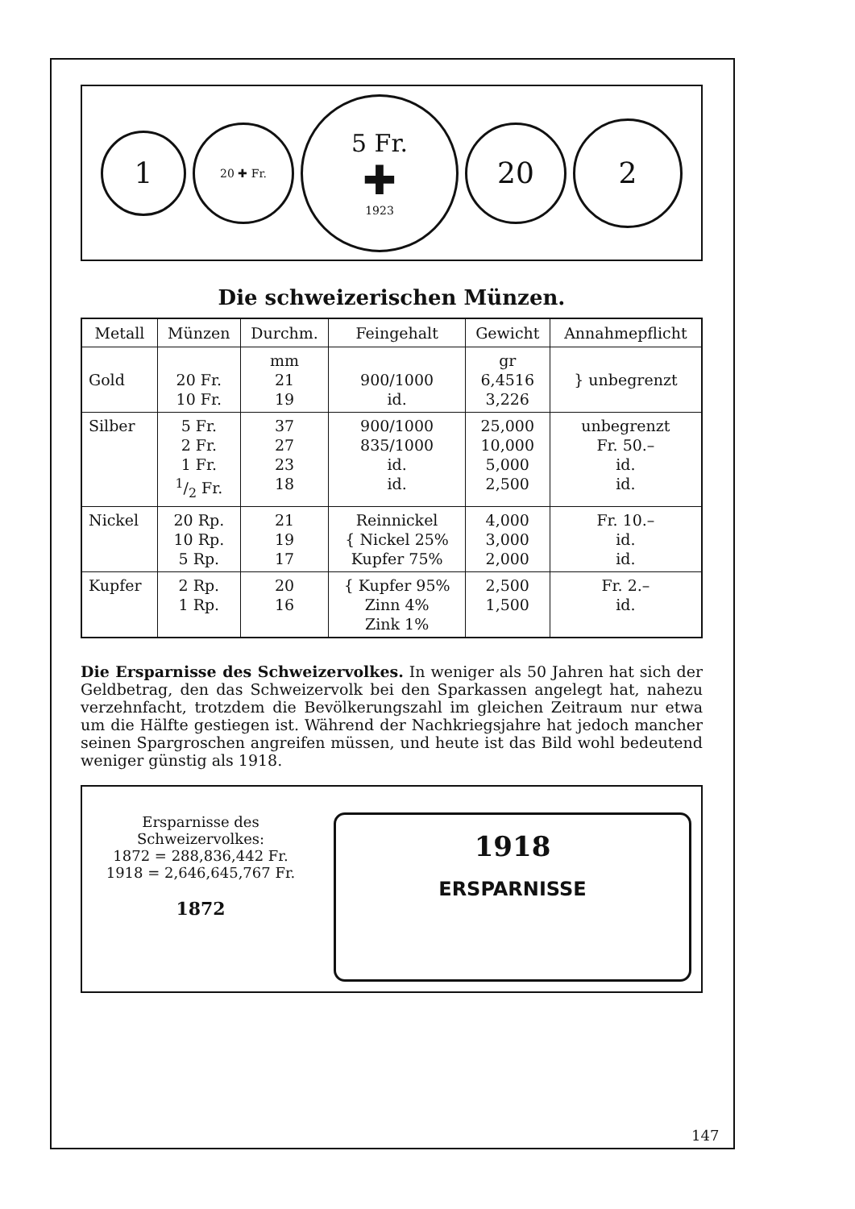1
20 ✚ Fr.
5 Fr.
✚
1923
20
2
Die schweizerischen Münzen.
| Metall | Münzen | Durchm. | Feingehalt | Gewicht | Annahmepflicht |
| --- | --- | --- | --- | --- | --- |
| Gold | 20 Fr. 10 Fr. | mm 21 19 | 900/1000 id. | gr 6,4516 3,226 | } unbegrenzt |
| Silber | 5 Fr. 2 Fr. 1 Fr. 1/2 Fr. | 37 27 23 18 | 900/1000 835/1000 id. id. | 25,000 10,000 5,000 2,500 | unbegrenzt Fr. 50.– id. id. |
| Nickel | 20 Rp. 10 Rp. 5 Rp. | 21 19 17 | Reinnickel { Nickel 25% Kupfer 75% | 4,000 3,000 2,000 | Fr. 10.– id. id. |
| Kupfer | 2 Rp. 1 Rp. | 20 16 | { Kupfer 95% Zinn 4% Zink 1% | 2,500 1,500 | Fr. 2.– id. |
Die Ersparnisse des Schweizervolkes. In weniger als 50 Jahren hat sich der Geldbetrag, den das Schweizervolk bei den Sparkassen angelegt hat, nahezu verzehnfacht, trotzdem die Bevölkerungszahl im gleichen Zeitraum nur etwa um die Hälfte gestiegen ist. Während der Nachkriegsjahre hat jedoch mancher seinen Spargroschen angreifen müssen, und heute ist das Bild wohl bedeutend weniger günstig als 1918.
Ersparnisse des
Schweizervolkes:
1872 = 288,836,442 Fr.
1918 = 2,646,645,767 Fr.
1872
1918
ERSPARNISSE
147